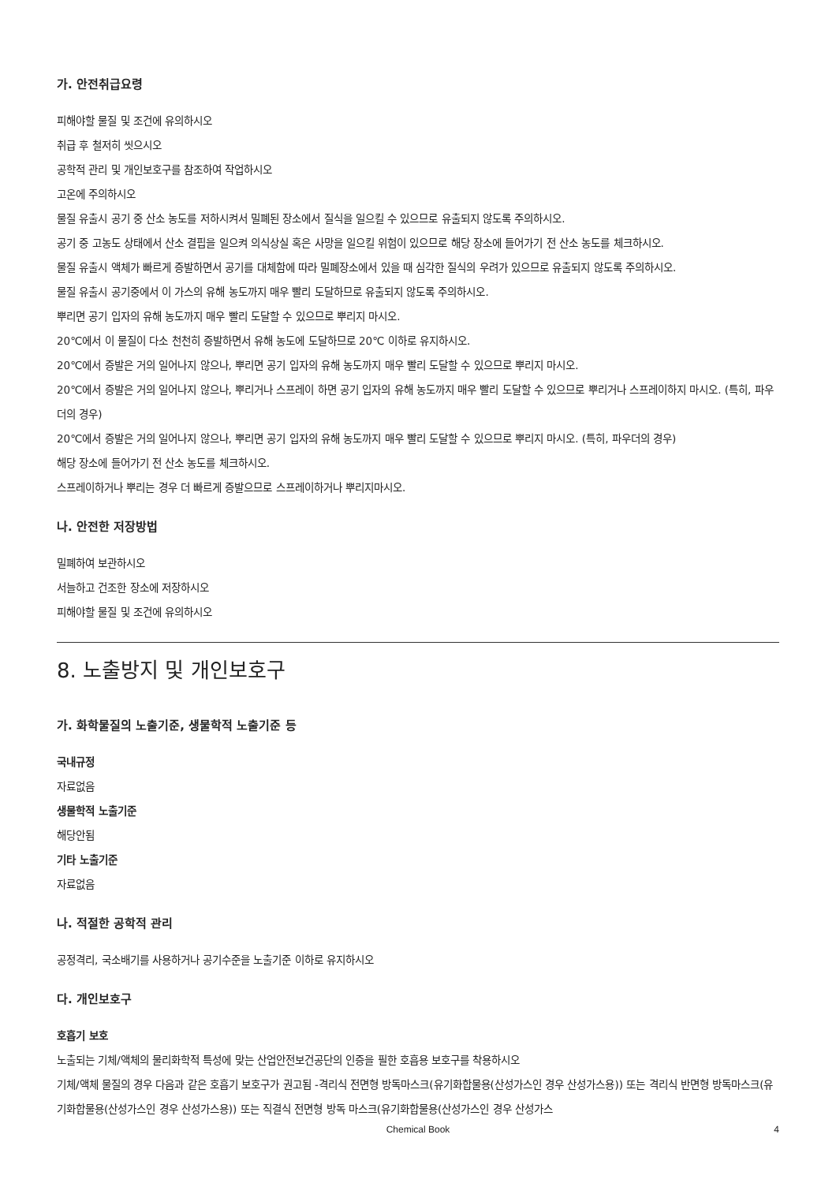가. 안전취급요령
피해야할 물질 및 조건에 유의하시오
취급 후 철저히 씻으시오
공학적 관리 및 개인보호구를 참조하여 작업하시오
고온에 주의하시오
물질 유출시 공기 중 산소 농도를 저하시켜서 밀폐된 장소에서 질식을 일으킬 수 있으므로 유출되지 않도록 주의하시오.
공기 중 고농도 상태에서 산소 결핍을 일으켜 의식상실 혹은 사망을 일으킬 위험이 있으므로 해당 장소에 들어가기 전 산소 농도를 체크하시오.
물질 유출시 액체가 빠르게 증발하면서 공기를 대체함에 따라 밀폐장소에서 있을 때 심각한 질식의 우려가 있으므로 유출되지 않도록 주의하시오.
물질 유출시 공기중에서 이 가스의 유해 농도까지 매우 빨리 도달하므로 유출되지 않도록 주의하시오.
뿌리면 공기 입자의 유해 농도까지 매우 빨리 도달할 수 있으므로 뿌리지 마시오.
20℃에서 이 물질이 다소 천천히 증발하면서 유해 농도에 도달하므로 20℃ 이하로 유지하시오.
20℃에서 증발은 거의 일어나지 않으나, 뿌리면 공기 입자의 유해 농도까지 매우 빨리 도달할 수 있으므로 뿌리지 마시오.
20℃에서 증발은 거의 일어나지 않으나, 뿌리거나 스프레이 하면 공기 입자의 유해 농도까지 매우 빨리 도달할 수 있으므로 뿌리거나 스프레이하지 마시오. (특히, 파우더의 경우)
20℃에서 증발은 거의 일어나지 않으나, 뿌리면 공기 입자의 유해 농도까지 매우 빨리 도달할 수 있으므로 뿌리지 마시오. (특히, 파우더의 경우)
해당 장소에 들어가기 전 산소 농도를 체크하시오.
스프레이하거나 뿌리는 경우 더 빠르게 증발으므로 스프레이하거나 뿌리지마시오.
나. 안전한 저장방법
밀폐하여 보관하시오
서늘하고 건조한 장소에 저장하시오
피해야할 물질 및 조건에 유의하시오
8. 노출방지 및 개인보호구
가. 화학물질의 노출기준, 생물학적 노출기준 등
국내규정
자료없음
생물학적 노출기준
해당안됨
기타 노출기준
자료없음
나. 적절한 공학적 관리
공정격리, 국소배기를 사용하거나 공기수준을 노출기준 이하로 유지하시오
다. 개인보호구
호흡기 보호
노출되는 기체/액체의 물리화학적 특성에 맞는 산업안전보건공단의 인증을 필한 호흡용 보호구를 착용하시오
기체/액체 물질의 경우 다음과 같은 호흡기 보호구가 권고됨 -격리식 전면형 방독마스크(유기화합물용(산성가스인 경우 산성가스용)) 또는 격리식 반면형 방독마스크(유기화합물용(산성가스인 경우 산성가스용)) 또는 직결식 전면형 방독 마스크(유기화합물용(산성가스인 경우 산성가스
Chemical Book
4